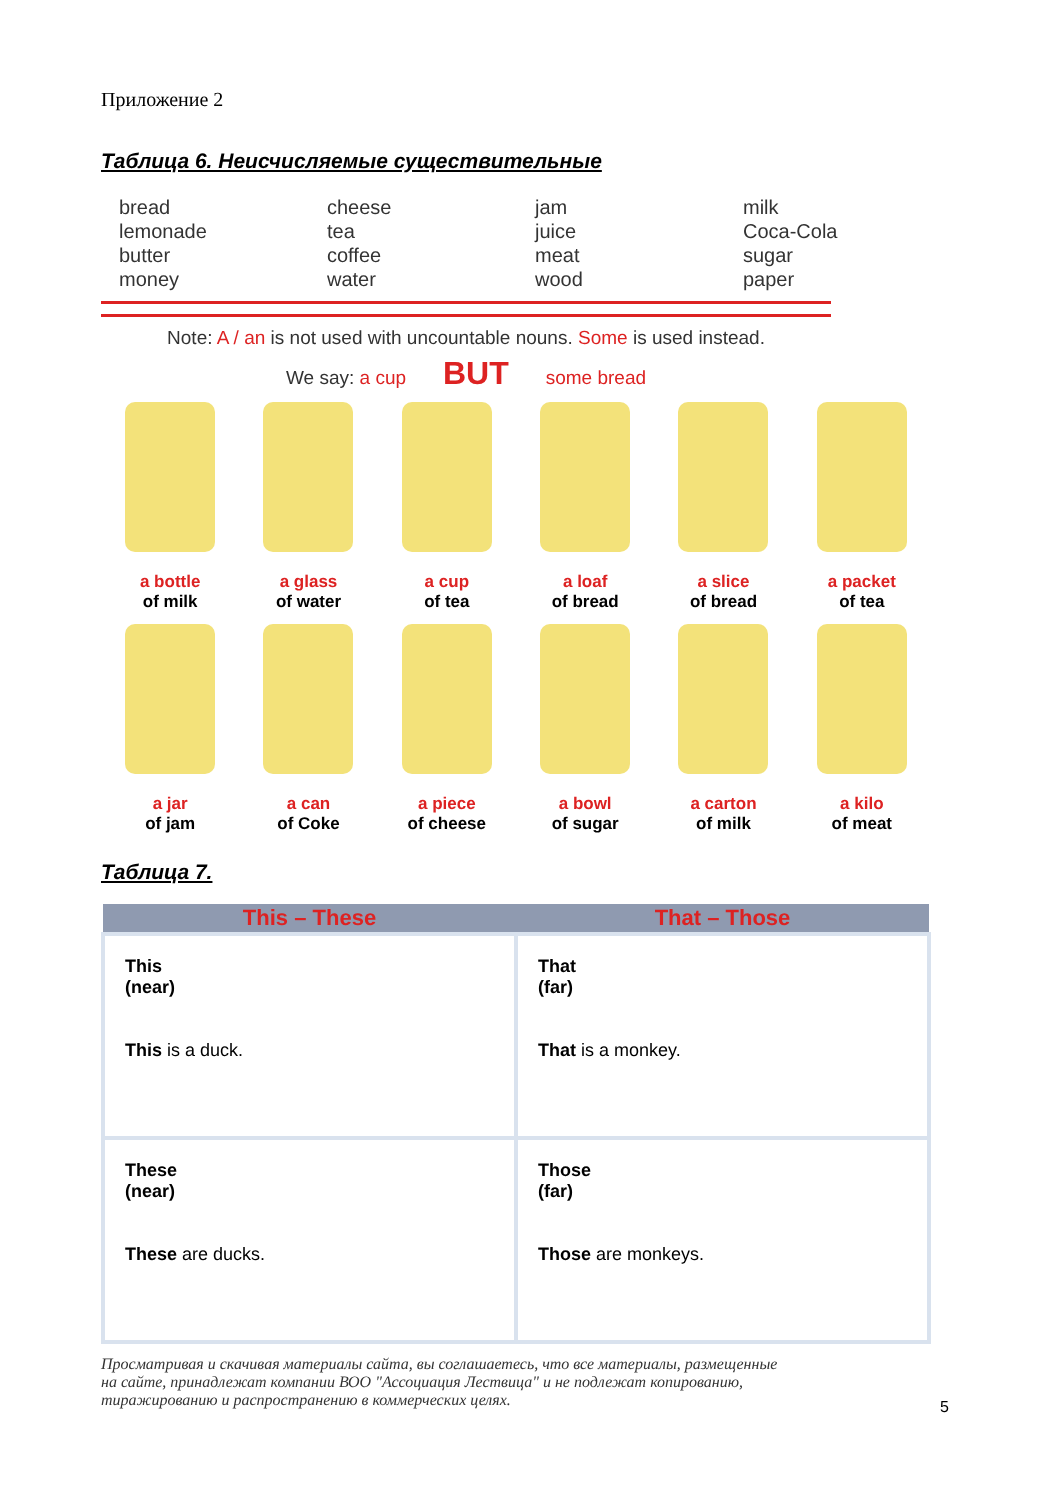Приложение 2
Таблица 6. Неисчисляемые существительные
| bread lemonade butter money | cheese tea coffee water | jam juice meat wood | milk Coca-Cola sugar paper |
Note: A / an is not used with uncountable nouns. Some is used instead.
We say: a cup BUT some bread
a bottle
of milk
a glass
of water
a cup
of tea
a loaf
of bread
a slice
of bread
a packet
of tea
a jar
of jam
a can
of Coke
a piece
of cheese
a bowl
of sugar
a carton
of milk
a kilo
of meat
Таблица 7.
| This – These | That – Those |
| --- | --- |
| This (near) This is a duck. | That (far) That is a monkey. |
| These (near) These are ducks. | Those (far) Those are monkeys. |
Просматривая и скачивая материалы сайта, вы соглашаетесь, что все материалы, размещенные на сайте, принадлежат компании ВОО "Ассоциация Лествица" и не подлежат копированию, тиражированию и распространению в коммерческих целях.
5